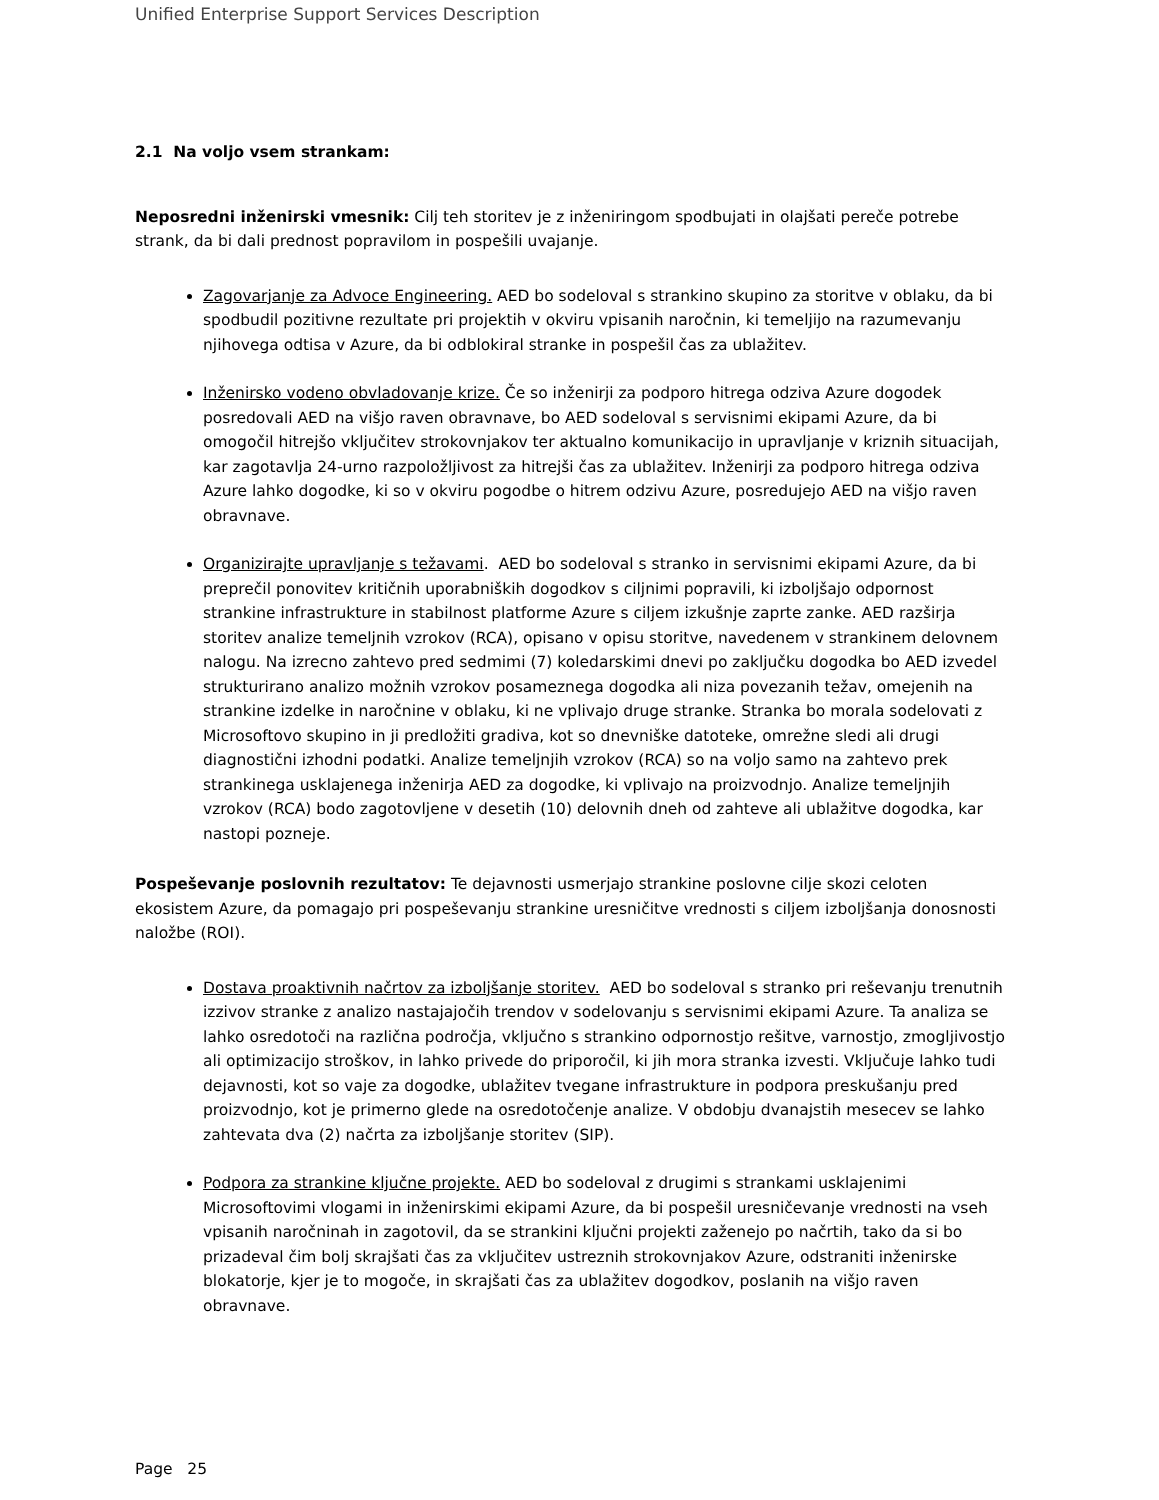Unified Enterprise Support Services Description
2.1 Na voljo vsem strankam:
Neposredni inženirski vmesnik: Cilj teh storitev je z inženiringom spodbujati in olajšati pereče potrebe strank, da bi dali prednost popravilom in pospešili uvajanje.
Zagovarjanje za Advoce Engineering. AED bo sodeloval s strankino skupino za storitve v oblaku, da bi spodbudil pozitivne rezultate pri projektih v okviru vpisanih naročnin, ki temeljijo na razumevanju njihovega odtisa v Azure, da bi odblokiral stranke in pospešil čas za ublažitev.
Inženirsko vodeno obvladovanje krize. Če so inženirji za podporo hitrega odziva Azure dogodek posredovali AED na višjo raven obravnave, bo AED sodeloval s servisnimi ekipami Azure, da bi omogočil hitrejšo vključitev strokovnjakov ter aktualno komunikacijo in upravljanje v kriznih situacijah, kar zagotavlja 24-urno razpoložljivost za hitrejši čas za ublažitev. Inženirji za podporo hitrega odziva Azure lahko dogodke, ki so v okviru pogodbe o hitrem odzivu Azure, posredujejo AED na višjo raven obravnave.
Organizirajte upravljanje s težavami. AED bo sodeloval s stranko in servisnimi ekipami Azure, da bi preprečil ponovitev kritičnih uporabniških dogodkov s ciljnimi popravili, ki izboljšajo odpornost strankine infrastrukture in stabilnost platforme Azure s ciljem izkušnje zaprte zanke. AED razširja storitev analize temeljnih vzrokov (RCA), opisano v opisu storitve, navedenem v strankinem delovnem nalogu. Na izrecno zahtevo pred sedmimi (7) koledarskimi dnevi po zaključku dogodka bo AED izvedel strukturirano analizo možnih vzrokov posameznega dogodka ali niza povezanih težav, omejenih na strankine izdelke in naročnine v oblaku, ki ne vplivajo druge stranke. Stranka bo morala sodelovati z Microsoftovo skupino in ji predložiti gradiva, kot so dnevniške datoteke, omrežne sledi ali drugi diagnostični izhodni podatki. Analize temeljnjih vzrokov (RCA) so na voljo samo na zahtevo prek strankinega usklajenega inženirja AED za dogodke, ki vplivajo na proizvodnjo. Analize temeljnjih vzrokov (RCA) bodo zagotovljene v desetih (10) delovnih dneh od zahteve ali ublažitve dogodka, kar nastopi pozneje.
Pospeševanje poslovnih rezultatov: Te dejavnosti usmerjajo strankine poslovne cilje skozi celoten ekosistem Azure, da pomagajo pri pospeševanju strankine uresničitve vrednosti s ciljem izboljšanja donosnosti naložbe (ROI).
Dostava proaktivnih načrtov za izboljšanje storitev. AED bo sodeloval s stranko pri reševanju trenutnih izzivov stranke z analizo nastajajočih trendov v sodelovanju s servisnimi ekipami Azure. Ta analiza se lahko osredotoči na različna področja, vključno s strankino odpornostjo rešitve, varnostjo, zmogljivostjo ali optimizacijo stroškov, in lahko privede do priporočil, ki jih mora stranka izvesti. Vključuje lahko tudi dejavnosti, kot so vaje za dogodke, ublažitev tvegane infrastrukture in podpora preskušanju pred proizvodnjo, kot je primerno glede na osredotočenje analize. V obdobju dvanajstih mesecev se lahko zahtevata dva (2) načrta za izboljšanje storitev (SIP).
Podpora za strankine ključne projekte. AED bo sodeloval z drugimi s strankami usklajenimi Microsoftovimi vlogami in inženirskimi ekipami Azure, da bi pospešil uresničevanje vrednosti na vseh vpisanih naročninah in zagotovil, da se strankini ključni projekti zaženejo po načrtih, tako da si bo prizadeval čim bolj skrajšati čas za vključitev ustreznih strokovnjakov Azure, odstraniti inženirske blokatorje, kjer je to mogoče, in skrajšati čas za ublažitev dogodkov, poslanih na višjo raven obravnave.
Page 25